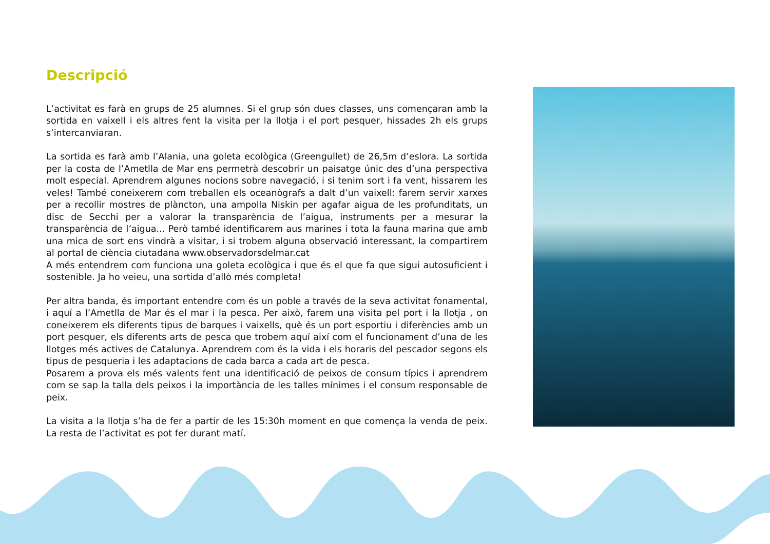Descripció
L’activitat es farà en grups de 25 alumnes. Si el grup són dues classes, uns començaran amb la sortida en vaixell i els altres fent la visita per la llotja i el port pesquer, hissades 2h els grups s’intercanviaran.
La sortida es farà amb l’Alania, una goleta ecològica (Greengullet) de 26,5m d’eslora. La sortida per la costa de l’Ametlla de Mar ens permetrà descobrir un paisatge únic des d’una perspectiva molt especial. Aprendrem algunes nocions sobre navegació, i si tenim sort i fa vent, hissarem les veles! També coneixerem com treballen els oceanògrafs a dalt d’un vaixell: farem servir xarxes per a recollir mostres de plàncton, una ampolla Niskin per agafar aigua de les profunditats, un disc de Secchi per a valorar la transparència de l’aigua, instruments per a mesurar la transparència de l’aigua... Però també identificarem aus marines i tota la fauna marina que amb una mica de sort ens vindrà a visitar, i si trobem alguna observació interessant, la compartirem al portal de ciència ciutadana www.observadorsdelmar.cat
A més entendrem com funciona una goleta ecològica i que és el que fa que sigui autosuficient i sostenible. Ja ho veieu, una sortida d’allò més completa!
Per altra banda, és important entendre com és un poble a través de la seva activitat fonamental, i aquí a l’Ametlla de Mar és el mar i la pesca. Per això, farem una visita pel port i la llotja , on coneixerem els diferents tipus de barques i vaixells, què és un port esportiu i diferències amb un port pesquer, els diferents arts de pesca que trobem aquí així com el funcionament d’una de les llotges més actives de Catalunya. Aprendrem com és la vida i els horaris del pescador segons els tipus de pesqueria i les adaptacions de cada barca a cada art de pesca.
Posarem a prova els més valents fent una identificació de peixos de consum típics i aprendrem com se sap la talla dels peixos i la importància de les talles mínimes i el consum responsable de peix.
La visita a la llotja s’ha de fer a partir de les 15:30h moment en que comença la venda de peix. La resta de l’activitat es pot fer durant matí.